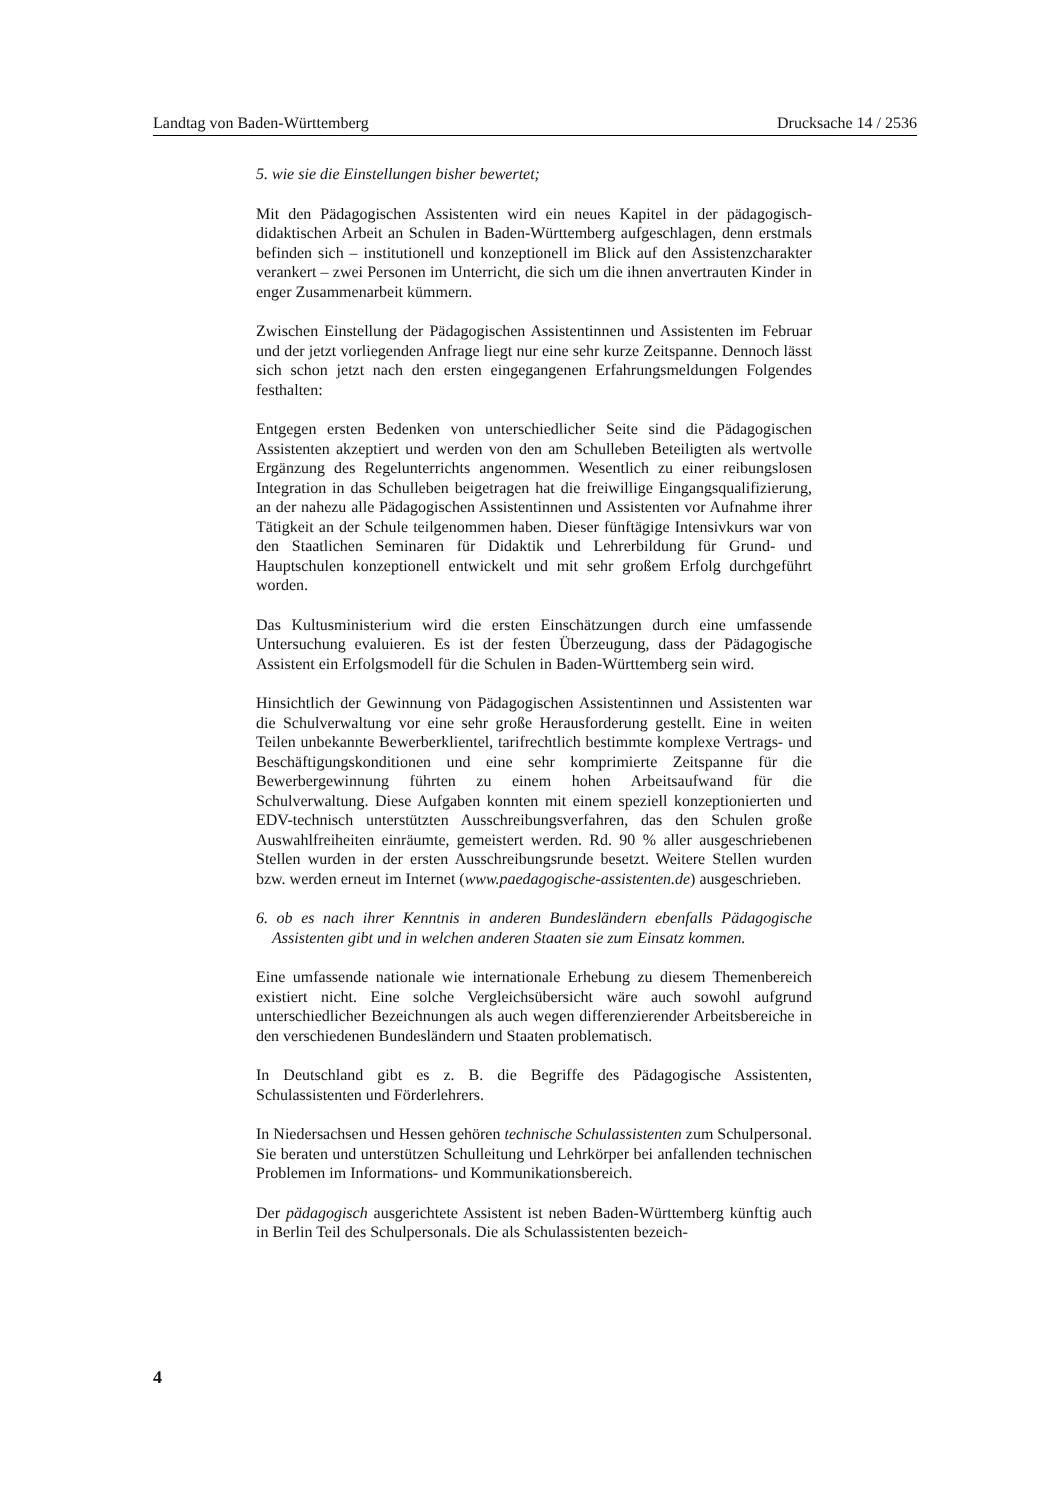Landtag von Baden-Württemberg Drucksache 14 / 2536
5. wie sie die Einstellungen bisher bewertet;
Mit den Pädagogischen Assistenten wird ein neues Kapitel in der pädagogisch-didaktischen Arbeit an Schulen in Baden-Württemberg aufgeschlagen, denn erstmals befinden sich – institutionell und konzeptionell im Blick auf den Assistenzcharakter verankert – zwei Personen im Unterricht, die sich um die ihnen anvertrauten Kinder in enger Zusammenarbeit kümmern.
Zwischen Einstellung der Pädagogischen Assistentinnen und Assistenten im Februar und der jetzt vorliegenden Anfrage liegt nur eine sehr kurze Zeitspanne. Dennoch lässt sich schon jetzt nach den ersten eingegangenen Erfahrungsmeldungen Folgendes festhalten:
Entgegen ersten Bedenken von unterschiedlicher Seite sind die Pädagogischen Assistenten akzeptiert und werden von den am Schulleben Beteiligten als wertvolle Ergänzung des Regelunterrichts angenommen. Wesentlich zu einer reibungslosen Integration in das Schulleben beigetragen hat die freiwillige Eingangsqualifizierung, an der nahezu alle Pädagogischen Assistentinnen und Assistenten vor Aufnahme ihrer Tätigkeit an der Schule teilgenommen haben. Dieser fünftägige Intensivkurs war von den Staatlichen Seminaren für Didaktik und Lehrerbildung für Grund- und Hauptschulen konzeptionell entwickelt und mit sehr großem Erfolg durchgeführt worden.
Das Kultusministerium wird die ersten Einschätzungen durch eine umfassende Untersuchung evaluieren. Es ist der festen Überzeugung, dass der Pädagogische Assistent ein Erfolgsmodell für die Schulen in Baden-Württemberg sein wird.
Hinsichtlich der Gewinnung von Pädagogischen Assistentinnen und Assistenten war die Schulverwaltung vor eine sehr große Herausforderung gestellt. Eine in weiten Teilen unbekannte Bewerberklientel, tarifrechtlich bestimmte komplexe Vertrags- und Beschäftigungskonditionen und eine sehr komprimierte Zeitspanne für die Bewerbergewinnung führten zu einem hohen Arbeitsaufwand für die Schulverwaltung. Diese Aufgaben konnten mit einem speziell konzeptionierten und EDV-technisch unterstützten Ausschreibungsverfahren, das den Schulen große Auswahlfreiheiten einräumte, gemeistert werden. Rd. 90 % aller ausgeschriebenen Stellen wurden in der ersten Ausschreibungsrunde besetzt. Weitere Stellen wurden bzw. werden erneut im Internet (www.paedagogische-assistenten.de) ausgeschrieben.
6. ob es nach ihrer Kenntnis in anderen Bundesländern ebenfalls Pädagogische Assistenten gibt und in welchen anderen Staaten sie zum Einsatz kommen.
Eine umfassende nationale wie internationale Erhebung zu diesem Themenbereich existiert nicht. Eine solche Vergleichsübersicht wäre auch sowohl aufgrund unterschiedlicher Bezeichnungen als auch wegen differenzierender Arbeitsbereiche in den verschiedenen Bundesländern und Staaten problematisch.
In Deutschland gibt es z. B. die Begriffe des Pädagogische Assistenten, Schulassistenten und Förderlehrers.
In Niedersachsen und Hessen gehören technische Schulassistenten zum Schulpersonal. Sie beraten und unterstützen Schulleitung und Lehrkörper bei anfallenden technischen Problemen im Informations- und Kommunikationsbereich.
Der pädagogisch ausgerichtete Assistent ist neben Baden-Württemberg künftig auch in Berlin Teil des Schulpersonals. Die als Schulassistenten bezeich-
4